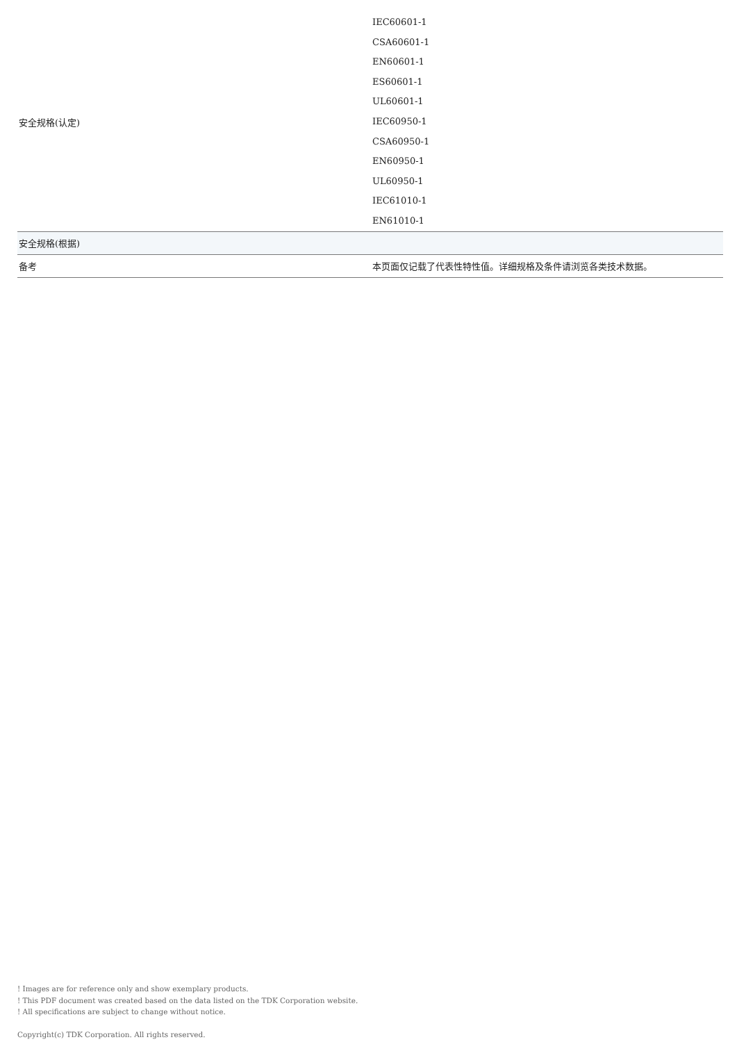| 安全规格(认定) | IEC60601-1 CSA60601-1 EN60601-1 ES60601-1 UL60601-1 IEC60950-1 CSA60950-1 EN60950-1 UL60950-1 IEC61010-1 EN61010-1 |
| 安全规格(根据) | |
| 备考 | 本页面仅记载了代表性特性值。详细规格及条件请浏览各类技术数据。 |
! Images are for reference only and show exemplary products.
! This PDF document was created based on the data listed on the TDK Corporation website.
! All specifications are subject to change without notice.
Copyright(c) TDK Corporation. All rights reserved.